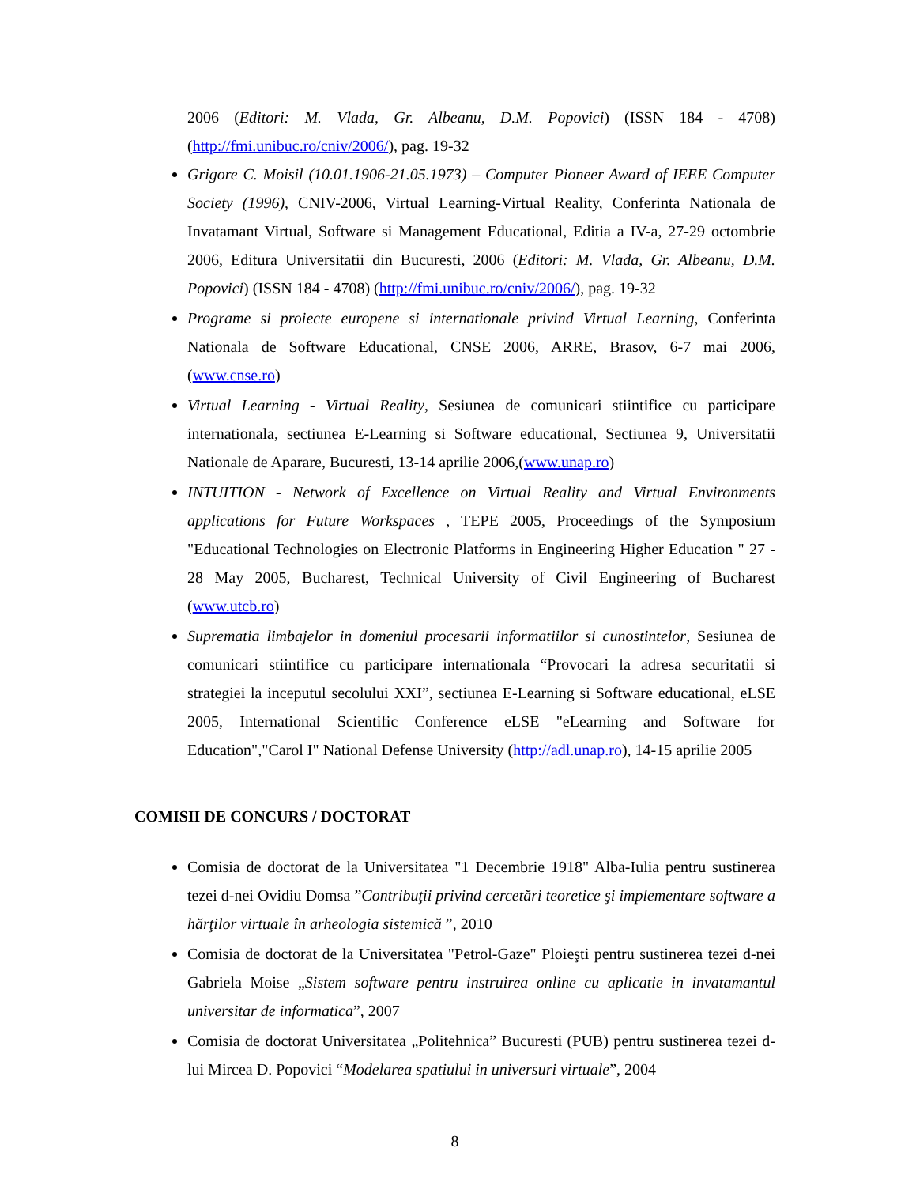2006 (Editori: M. Vlada, Gr. Albeanu, D.M. Popovici) (ISSN 184 - 4708) (http://fmi.unibuc.ro/cniv/2006/), pag. 19-32
Grigore C. Moisil (10.01.1906-21.05.1973) – Computer Pioneer Award of IEEE Computer Society (1996), CNIV-2006, Virtual Learning-Virtual Reality, Conferinta Nationala de Invatamant Virtual, Software si Management Educational, Editia a IV-a, 27-29 octombrie 2006, Editura Universitatii din Bucuresti, 2006 (Editori: M. Vlada, Gr. Albeanu, D.M. Popovici) (ISSN 184 - 4708) (http://fmi.unibuc.ro/cniv/2006/), pag. 19-32
Programe si proiecte europene si internationale privind Virtual Learning, Conferinta Nationala de Software Educational, CNSE 2006, ARRE, Brasov, 6-7 mai 2006,(www.cnse.ro)
Virtual Learning - Virtual Reality, Sesiunea de comunicari stiintifice cu participare internationala, sectiunea E-Learning si Software educational, Sectiunea 9, Universitatii Nationale de Aparare, Bucuresti, 13-14 aprilie 2006,(www.unap.ro)
INTUITION - Network of Excellence on Virtual Reality and Virtual Environments applications for Future Workspaces , TEPE 2005, Proceedings of the Symposium "Educational Technologies on Electronic Platforms in Engineering Higher Education " 27 - 28 May 2005, Bucharest, Technical University of Civil Engineering of Bucharest (www.utcb.ro)
Suprematia limbajelor in domeniul procesarii informatiilor si cunostintelor, Sesiunea de comunicari stiintifice cu participare internationala “Provocari la adresa securitatii si strategiei la inceputul secolului XXI”, sectiunea E-Learning si Software educational, eLSE 2005, International Scientific Conference eLSE "eLearning and Software for Education","Carol I" National Defense University (http://adl.unap.ro), 14-15 aprilie 2005
COMISII DE CONCURS / DOCTORAT
Comisia de doctorat de la Universitatea "1 Decembrie 1918" Alba-Iulia pentru sustinerea tezei d-nei Ovidiu Domsa ”Contribuţii privind cercetări teoretice şi implementare software a hărţilor virtuale în arheologia sistemică ”, 2010
Comisia de doctorat de la Universitatea "Petrol-Gaze" Ploieşti pentru sustinerea tezei d-nei Gabriela Moise „Sistem software pentru instruirea online cu aplicatie in invatamantul universitar de informatica”, 2007
Comisia de doctorat Universitatea „Politehnica” Bucuresti (PUB) pentru sustinerea tezei d-lui Mircea D. Popovici “Modelarea spatiului in universuri virtuale”, 2004
8